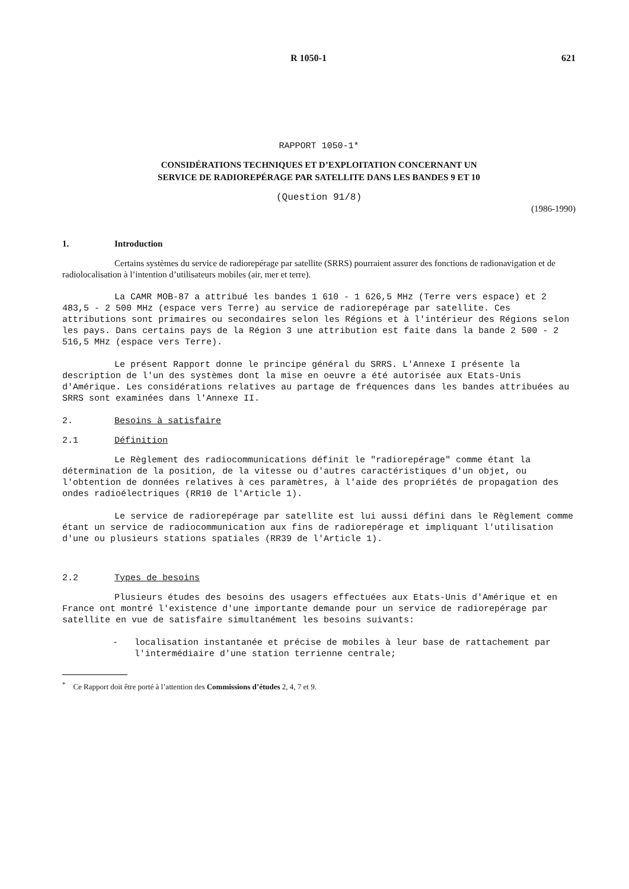R 1050-1 621
RAPPORT 1050-1*
CONSIDÉRATIONS TECHNIQUES ET D’EXPLOITATION CONCERNANT UN
SERVICE DE RADIOREPÉRAGE PAR SATELLITE DANS LES BANDES 9 ET 10
(Question 91/8)
(1986-1990)
1. Introduction
Certains systèmes du service de radiorepérage par satellite (SRRS) pourraient assurer des fonctions de radionavigation et de radiolocalisation à l’intention d’utilisateurs mobiles (air, mer et terre).
La CAMR MOB-87 a attribué les bandes 1 610 - 1 626,5 MHz (Terre vers espace) et 2 483,5 - 2 500 MHz (espace vers Terre) au service de radiorepérage par satellite. Ces attributions sont primaires ou secondaires selon les Régions et à l'intérieur des Régions selon les pays. Dans certains pays de la Région 3 une attribution est faite dans la bande 2 500 - 2 516,5 MHz (espace vers Terre).
Le présent Rapport donne le principe général du SRRS. L'Annexe I présente la description de l'un des systèmes dont la mise en oeuvre a été autorisée aux Etats-Unis d'Amérique. Les considérations relatives au partage de fréquences dans les bandes attribuées au SRRS sont examinées dans l'Annexe II.
2. Besoins à satisfaire
2.1 Définition
Le Règlement des radiocommunications définit le "radiorepérage" comme étant la détermination de la position, de la vitesse ou d'autres caractéristiques d'un objet, ou l'obtention de données relatives à ces paramètres, à l'aide des propriétés de propagation des ondes radioélectriques (RR10 de l'Article 1).
Le service de radiorepérage par satellite est lui aussi défini dans le Règlement comme étant un service de radiocommunication aux fins de radiorepérage et impliquant l'utilisation d'une ou plusieurs stations spatiales (RR39 de l'Article 1).
2.2 Types de besoins
Plusieurs études des besoins des usagers effectuées aux Etats-Unis d'Amérique et en France ont montré l'existence d'une importante demande pour un service de radiorepérage par satellite en vue de satisfaire simultanément les besoins suivants:
- localisation instantanée et précise de mobiles à leur base de rattachement par l'intermédiaire d'une station terrienne centrale;
<sup>*</sup> Ce Rapport doit être porté à l’attention des Commissions d’études 2, 4, 7 et 9.